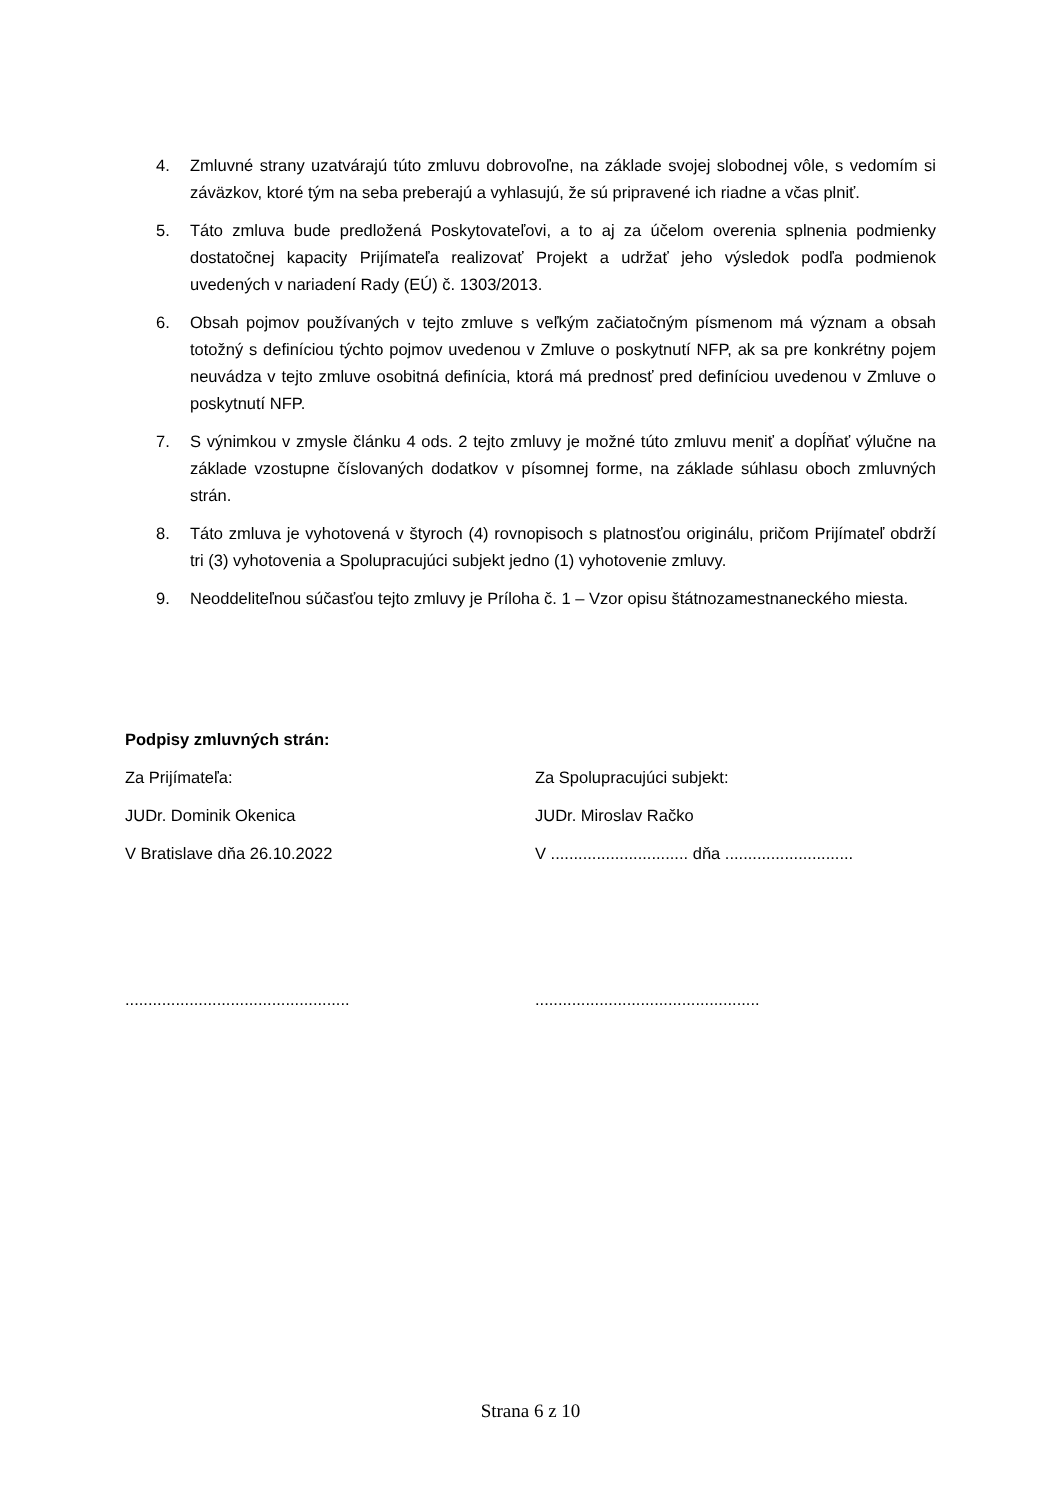4. Zmluvné strany uzatvárajú túto zmluvu dobrovoľne, na základe svojej slobodnej vôle, s vedomím si záväzkov, ktoré tým na seba preberajú a vyhlasujú, že sú pripravené ich riadne a včas plniť.
5. Táto zmluva bude predložená Poskytovateľovi, a to aj za účelom overenia splnenia podmienky dostatočnej kapacity Prijímateľa realizovať Projekt a udržať jeho výsledok podľa podmienok uvedených v nariadení Rady (EÚ) č. 1303/2013.
6. Obsah pojmov používaných v tejto zmluve s veľkým začiatočným písmenom má význam a obsah totožný s definíciou týchto pojmov uvedenou v Zmluve o poskytnutí NFP, ak sa pre konkrétny pojem neuvádza v tejto zmluve osobitná definícia, ktorá má prednosť pred definíciou uvedenou v Zmluve o poskytnutí NFP.
7. S výnimkou v zmysle článku 4 ods. 2 tejto zmluvy je možné túto zmluvu meniť a dopĺňať výlučne na základe vzostupne číslovaných dodatkov v písomnej forme, na základe súhlasu oboch zmluvných strán.
8. Táto zmluva je vyhotovená v štyroch (4) rovnopisoch s platnosťou originálu, pričom Prijímateľ obdrží tri (3) vyhotovenia a Spolupracujúci subjekt jedno (1) vyhotovenie zmluvy.
9. Neoddeliteľnou súčasťou tejto zmluvy je Príloha č. 1 – Vzor opisu štátnozamestnaneckého miesta.
Podpisy zmluvných strán:
Za Prijímateľa: Za Spolupracujúci subjekt:
JUDr. Dominik Okenica JUDr. Miroslav Račko
V Bratislave dňa 26.10.2022 V .............................. dňa ............................
.................................................
.................................................
Strana 6 z 10